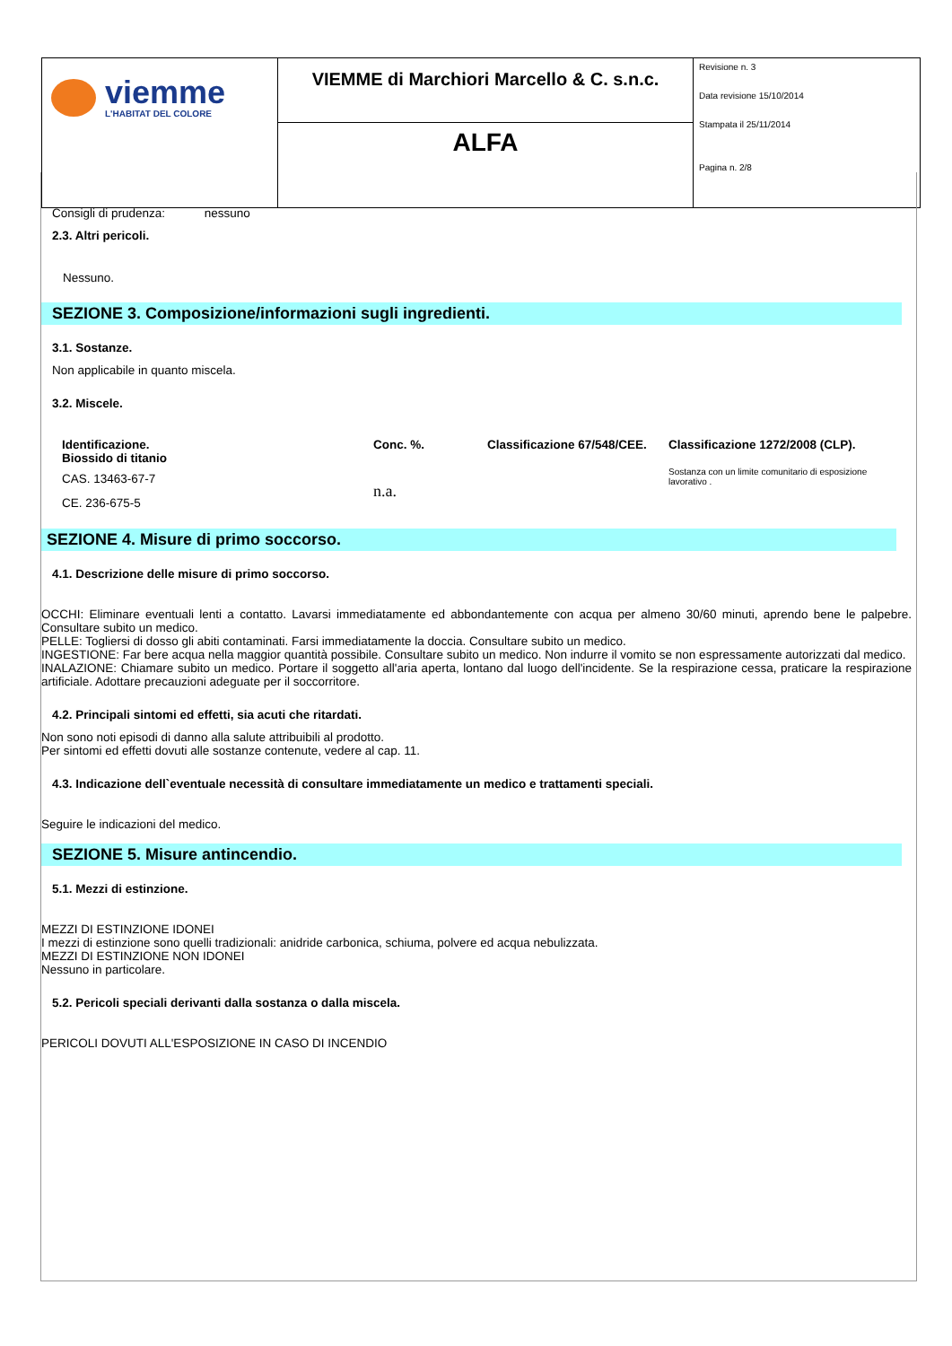| viemme L'HABITAT DEL COLORE | VIEMME di Marchiori Marcello & C. s.n.c. | Revisione n. 3 Data revisione 15/10/2014 Stampata il 25/11/2014 Pagina n. 2/8 |
| | ALFA | |
Consigli di prudenza: nessuno
2.3. Altri pericoli.
Nessuno.
SEZIONE 3. Composizione/informazioni sugli ingredienti.
3.1. Sostanze.
Non applicabile in quanto miscela.
3.2. Miscele.
| Identificazione. Biossido di titanio | Conc. %. | Classificazione 67/548/CEE. | Classificazione 1272/2008 (CLP). |
| --- | --- | --- | --- |
| CAS. 13463-67-7 CE. 236-675-5 | n.a. | | Sostanza con un limite comunitario di esposizione lavorativo . |
SEZIONE 4. Misure di primo soccorso.
4.1. Descrizione delle misure di primo soccorso.
OCCHI: Eliminare eventuali lenti a contatto. Lavarsi immediatamente ed abbondantemente con acqua per almeno 30/60 minuti, aprendo bene le palpebre. Consultare subito un medico.
PELLE: Togliersi di dosso gli abiti contaminati. Farsi immediatamente la doccia. Consultare subito un medico.
INGESTIONE: Far bere acqua nella maggior quantità possibile. Consultare subito un medico. Non indurre il vomito se non espressamente autorizzati dal medico.
INALAZIONE: Chiamare subito un medico. Portare il soggetto all'aria aperta, lontano dal luogo dell'incidente. Se la respirazione cessa, praticare la respirazione artificiale. Adottare precauzioni adeguate per il soccorritore.
4.2. Principali sintomi ed effetti, sia acuti che ritardati.
Non sono noti episodi di danno alla salute attribuibili al prodotto.
Per sintomi ed effetti dovuti alle sostanze contenute, vedere al cap. 11.
4.3. Indicazione dell`eventuale necessità di consultare immediatamente un medico e trattamenti speciali.
Seguire le indicazioni del medico.
SEZIONE 5. Misure antincendio.
5.1. Mezzi di estinzione.
MEZZI DI ESTINZIONE IDONEI
I mezzi di estinzione sono quelli tradizionali: anidride carbonica, schiuma, polvere ed acqua nebulizzata.
MEZZI DI ESTINZIONE NON IDONEI
Nessuno in particolare.
5.2. Pericoli speciali derivanti dalla sostanza o dalla miscela.
PERICOLI DOVUTI ALL'ESPOSIZIONE IN CASO DI INCENDIO